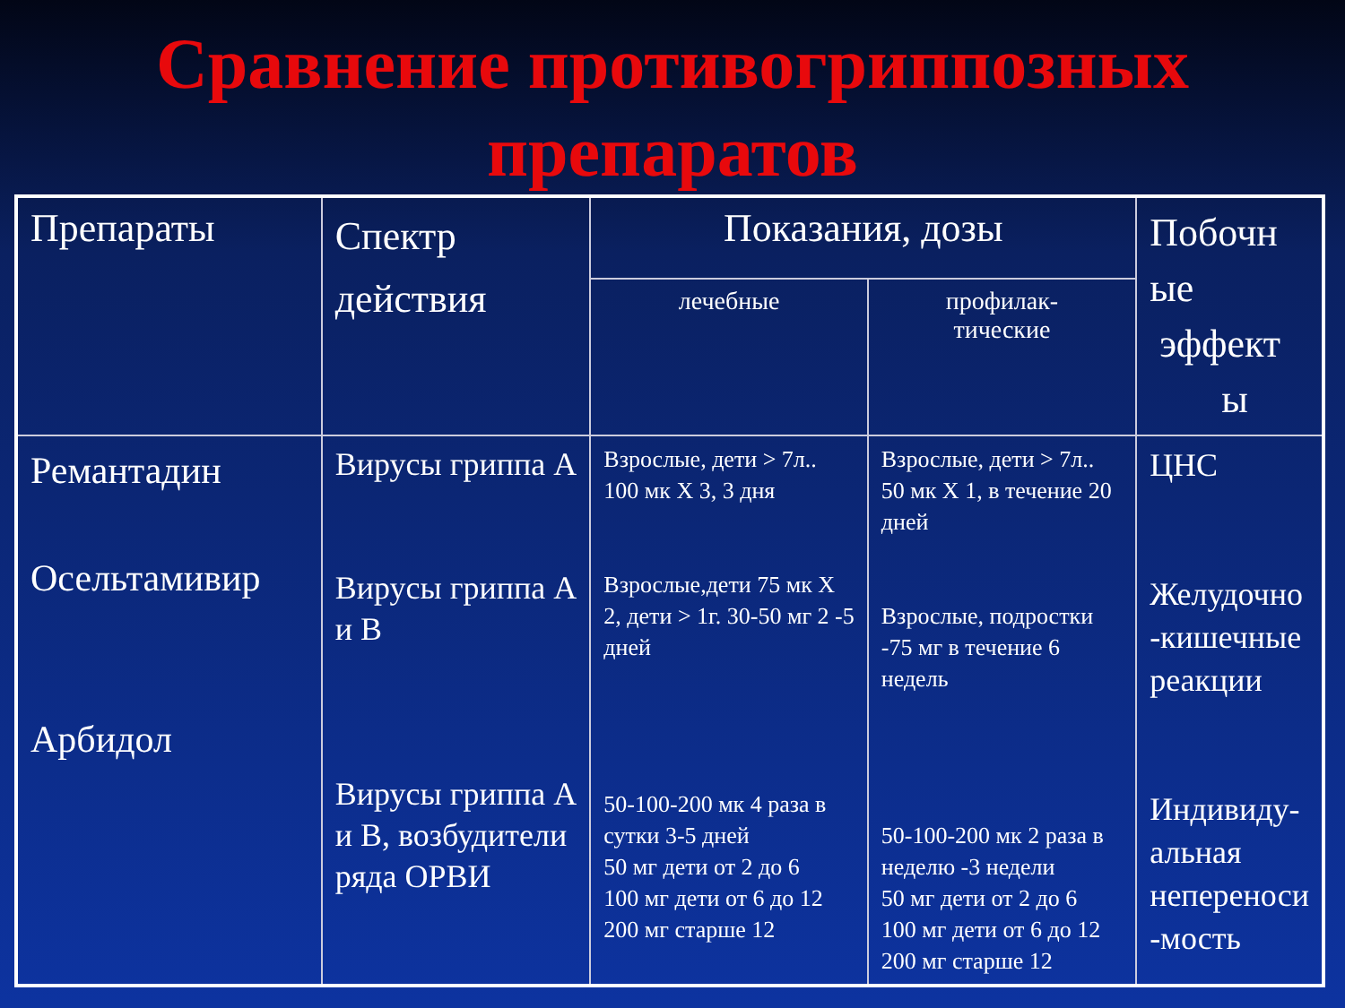Сравнение противогриппозных
препаратов
| Препараты | Спектр действия | Показания, дозы | | Побочн ые эффект ы |
| | | лечебные | профилак- тические | |
| Ремантадин Осельтамивир Арбидол | Вирусы гриппа А Вирусы гриппа А и В Вирусы гриппа А и В, возбудители ряда ОРВИ | Взрослые, дети > 7л.. 100 мк Х 3, 3 дня Взрослые,дети 75 мк Х 2, дети > 1г. 30-50 мг 2 -5 дней 50-100-200 мк 4 раза в сутки 3-5 дней 50 мг дети от 2 до 6 100 мг дети от 6 до 12 200 мг старше 12 | Взрослые, дети > 7л.. 50 мк Х 1, в течение 20 дней Взрослые, подростки -75 мг в течение 6 недель 50-100-200 мк 2 раза в неделю -3 недели 50 мг дети от 2 до 6 100 мг дети от 6 до 12 200 мг старше 12 | ЦНС Желудочно -кишечные реакции Индивиду-альная непереноси -мость |